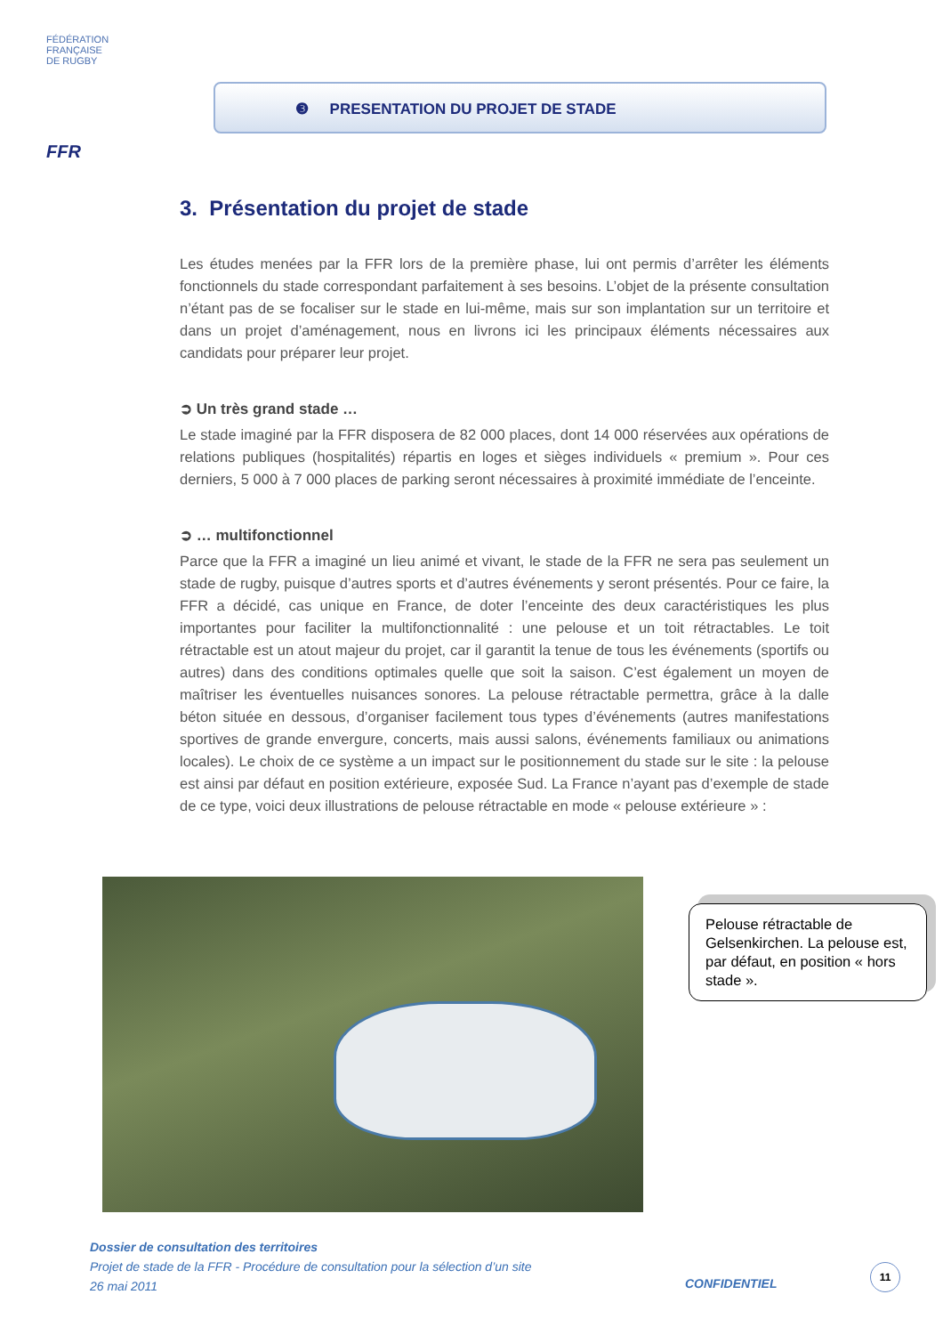FÉDÉRATION
FRANÇAISE
DE RUGBY
FFR
❸ PRESENTATION DU PROJET DE STADE
3. Présentation du projet de stade
Les études menées par la FFR lors de la première phase, lui ont permis d’arrêter les éléments fonctionnels du stade correspondant parfaitement à ses besoins. L’objet de la présente consultation n’étant pas de se focaliser sur le stade en lui-même, mais sur son implantation sur un territoire et dans un projet d’aménagement, nous en livrons ici les principaux éléments nécessaires aux candidats pour préparer leur projet.
➲ Un très grand stade …
Le stade imaginé par la FFR disposera de 82 000 places, dont 14 000 réservées aux opérations de relations publiques (hospitalités) répartis en loges et sièges individuels « premium ». Pour ces derniers, 5 000 à 7 000 places de parking seront nécessaires à proximité immédiate de l’enceinte.
➲ … multifonctionnel
Parce que la FFR a imaginé un lieu animé et vivant, le stade de la FFR ne sera pas seulement un stade de rugby, puisque d’autres sports et d’autres événements y seront présentés. Pour ce faire, la FFR a décidé, cas unique en France, de doter l’enceinte des deux caractéristiques les plus importantes pour faciliter la multifonctionnalité : une pelouse et un toit rétractables. Le toit rétractable est un atout majeur du projet, car il garantit la tenue de tous les événements (sportifs ou autres) dans des conditions optimales quelle que soit la saison. C’est également un moyen de maîtriser les éventuelles nuisances sonores. La pelouse rétractable permettra, grâce à la dalle béton située en dessous, d’organiser facilement tous types d’événements (autres manifestations sportives de grande envergure, concerts, mais aussi salons, événements familiaux ou animations locales). Le choix de ce système a un impact sur le positionnement du stade sur le site : la pelouse est ainsi par défaut en position extérieure, exposée Sud. La France n’ayant pas d’exemple de stade de ce type, voici deux illustrations de pelouse rétractable en mode « pelouse extérieure » :
Pelouse rétractable de Gelsenkirchen. La pelouse est, par défaut, en position « hors stade ».
Dossier de consultation des territoires
Projet de stade de la FFR - Procédure de consultation pour la sélection d’un site
26 mai 2011
CONFIDENTIEL
11